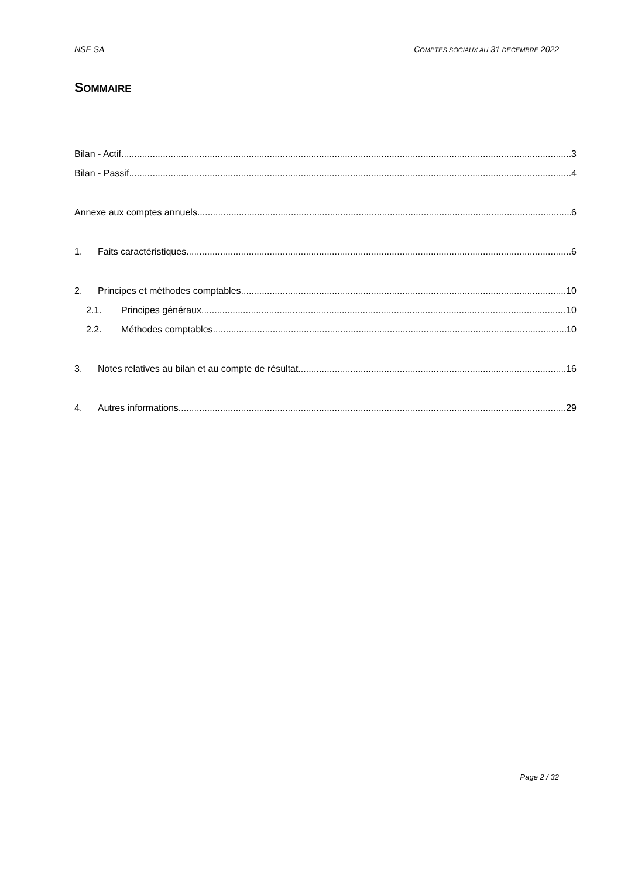NSE SA COMPTES SOCIAUX AU 31 DECEMBRE 2022
SOMMAIRE
Bilan - Actif 3
Bilan - Passif 4
Annexe aux comptes annuels 6
1. Faits caractéristiques 6
2. Principes et méthodes comptables 10
2.1. Principes généraux 10
2.2. Méthodes comptables 10
3. Notes relatives au bilan et au compte de résultat 16
4. Autres informations 29
Page 2 / 32